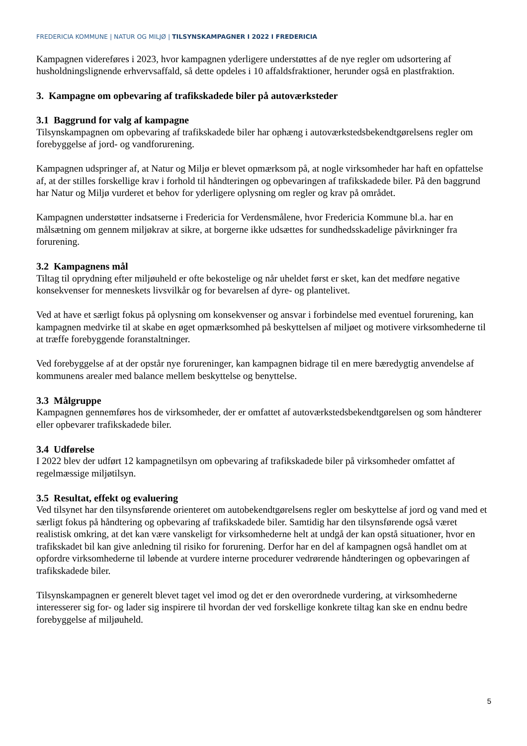FREDERICIA KOMMUNE | NATUR OG MILJØ | TILSYNSKAMPAGNER I 2022 I FREDERICIA
Kampagnen videreføres i 2023, hvor kampagnen yderligere understøttes af de nye regler om udsortering af husholdningslignende erhvervsaffald, så dette opdeles i 10 affaldsfraktioner, herunder også en plastfraktion.
3. Kampagne om opbevaring af trafikskadede biler på autoværksteder
3.1 Baggrund for valg af kampagne
Tilsynskampagnen om opbevaring af trafikskadede biler har ophæng i autoværkstedsbekendtgørelsens regler om forebyggelse af jord- og vandforurening.
Kampagnen udspringer af, at Natur og Miljø er blevet opmærksom på, at nogle virksomheder har haft en opfattelse af, at der stilles forskellige krav i forhold til håndteringen og opbevaringen af trafikskadede biler. På den baggrund har Natur og Miljø vurderet et behov for yderligere oplysning om regler og krav på området.
Kampagnen understøtter indsatserne i Fredericia for Verdensmålene, hvor Fredericia Kommune bl.a. har en målsætning om gennem miljøkrav at sikre, at borgerne ikke udsættes for sundhedsskadelige påvirkninger fra forurening.
3.2 Kampagnens mål
Tiltag til oprydning efter miljøuheld er ofte bekostelige og når uheldet først er sket, kan det medføre negative konsekvenser for menneskets livsvilkår og for bevarelsen af dyre- og plantelivet.
Ved at have et særligt fokus på oplysning om konsekvenser og ansvar i forbindelse med eventuel forurening, kan kampagnen medvirke til at skabe en øget opmærksomhed på beskyttelsen af miljøet og motivere virksomhederne til at træffe forebyggende foranstaltninger.
Ved forebyggelse af at der opstår nye forureninger, kan kampagnen bidrage til en mere bæredygtig anvendelse af kommunens arealer med balance mellem beskyttelse og benyttelse.
3.3 Målgruppe
Kampagnen gennemføres hos de virksomheder, der er omfattet af autoværkstedsbekendtgørelsen og som håndterer eller opbevarer trafikskadede biler.
3.4 Udførelse
I 2022 blev der udført 12 kampagnetilsyn om opbevaring af trafikskadede biler på virksomheder omfattet af regelmæssige miljøtilsyn.
3.5 Resultat, effekt og evaluering
Ved tilsynet har den tilsynsførende orienteret om autobekendtgørelsens regler om beskyttelse af jord og vand med et særligt fokus på håndtering og opbevaring af trafikskadede biler. Samtidig har den tilsynsførende også været realistisk omkring, at det kan være vanskeligt for virksomhederne helt at undgå der kan opstå situationer, hvor en trafikskadet bil kan give anledning til risiko for forurening. Derfor har en del af kampagnen også handlet om at opfordre virksomhederne til løbende at vurdere interne procedurer vedrørende håndteringen og opbevaringen af trafikskadede biler.
Tilsynskampagnen er generelt blevet taget vel imod og det er den overordnede vurdering, at virksomhederne interesserer sig for- og lader sig inspirere til hvordan der ved forskellige konkrete tiltag kan ske en endnu bedre forebyggelse af miljøuheld.
5